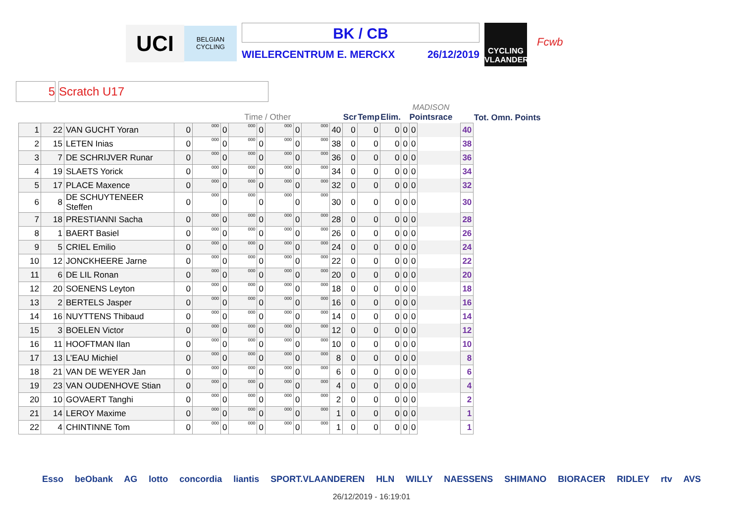UCI
BELGIAN CYCLING
BK / CB
WIELERCENTRUM E. MERCKX 26/12/2019
CYCLING VLAANDEREN
Fcwb
5 Scratch U17
| | | | | Time / Other | | | | | | | | Scr | Temp | Elim. | MADISON Pointsrace | | | | Tot. Omn. Points |
| --- | --- | --- | --- | --- | --- | --- | --- | --- | --- | --- | --- | --- | --- | --- | --- | --- | --- | --- | --- |
| 1 | 22 | VAN GUCHT Yoran | 0 | 000 | 0 | 000 | 0 | 000 | 0 | 000 | 40 | 0 | 0 | 0 | 0 | 0 | | 40 | |
| 2 | 15 | LETEN Inias | 0 | 000 | 0 | 000 | 0 | 000 | 0 | 000 | 38 | 0 | 0 | 0 | 0 | 0 | | 38 | |
| 3 | 7 | DE SCHRIJVER Runar | 0 | 000 | 0 | 000 | 0 | 000 | 0 | 000 | 36 | 0 | 0 | 0 | 0 | 0 | | 36 | |
| 4 | 19 | SLAETS Yorick | 0 | 000 | 0 | 000 | 0 | 000 | 0 | 000 | 34 | 0 | 0 | 0 | 0 | 0 | | 34 | |
| 5 | 17 | PLACE Maxence | 0 | 000 | 0 | 000 | 0 | 000 | 0 | 000 | 32 | 0 | 0 | 0 | 0 | 0 | | 32 | |
| 6 | 8 | DE SCHUYTENEER Steffen | 0 | 000 | 0 | 000 | 0 | 000 | 0 | 000 | 30 | 0 | 0 | 0 | 0 | 0 | | 30 | |
| 7 | 18 | PRESTIANNI Sacha | 0 | 000 | 0 | 000 | 0 | 000 | 0 | 000 | 28 | 0 | 0 | 0 | 0 | 0 | | 28 | |
| 8 | 1 | BAERT Basiel | 0 | 000 | 0 | 000 | 0 | 000 | 0 | 000 | 26 | 0 | 0 | 0 | 0 | 0 | | 26 | |
| 9 | 5 | CRIEL Emilio | 0 | 000 | 0 | 000 | 0 | 000 | 0 | 000 | 24 | 0 | 0 | 0 | 0 | 0 | | 24 | |
| 10 | 12 | JONCKHEERE Jarne | 0 | 000 | 0 | 000 | 0 | 000 | 0 | 000 | 22 | 0 | 0 | 0 | 0 | 0 | | 22 | |
| 11 | 6 | DE LIL Ronan | 0 | 000 | 0 | 000 | 0 | 000 | 0 | 000 | 20 | 0 | 0 | 0 | 0 | 0 | | 20 | |
| 12 | 20 | SOENENS Leyton | 0 | 000 | 0 | 000 | 0 | 000 | 0 | 000 | 18 | 0 | 0 | 0 | 0 | 0 | | 18 | |
| 13 | 2 | BERTELS Jasper | 0 | 000 | 0 | 000 | 0 | 000 | 0 | 000 | 16 | 0 | 0 | 0 | 0 | 0 | | 16 | |
| 14 | 16 | NUYTTENS Thibaud | 0 | 000 | 0 | 000 | 0 | 000 | 0 | 000 | 14 | 0 | 0 | 0 | 0 | 0 | | 14 | |
| 15 | 3 | BOELEN Victor | 0 | 000 | 0 | 000 | 0 | 000 | 0 | 000 | 12 | 0 | 0 | 0 | 0 | 0 | | 12 | |
| 16 | 11 | HOOFTMAN Ilan | 0 | 000 | 0 | 000 | 0 | 000 | 0 | 000 | 10 | 0 | 0 | 0 | 0 | 0 | | 10 | |
| 17 | 13 | L’EAU Michiel | 0 | 000 | 0 | 000 | 0 | 000 | 0 | 000 | 8 | 0 | 0 | 0 | 0 | 0 | | 8 | |
| 18 | 21 | VAN DE WEYER Jan | 0 | 000 | 0 | 000 | 0 | 000 | 0 | 000 | 6 | 0 | 0 | 0 | 0 | 0 | | 6 | |
| 19 | 23 | VAN OUDENHOVE Stian | 0 | 000 | 0 | 000 | 0 | 000 | 0 | 000 | 4 | 0 | 0 | 0 | 0 | 0 | | 4 | |
| 20 | 10 | GOVAERT Tanghi | 0 | 000 | 0 | 000 | 0 | 000 | 0 | 000 | 2 | 0 | 0 | 0 | 0 | 0 | | 2 | |
| 21 | 14 | LEROY Maxime | 0 | 000 | 0 | 000 | 0 | 000 | 0 | 000 | 1 | 0 | 0 | 0 | 0 | 0 | | 1 | |
| 22 | 4 | CHINTINNE Tom | 0 | 000 | 0 | 000 | 0 | 000 | 0 | 000 | 1 | 0 | 0 | 0 | 0 | 0 | | 1 | |
Esso beObank AG lotto concordia liantis SPORT.VLAANDEREN HLN WILLY NAESSENS SHIMANO BIORACER RIDLEY rtv AVS
26/12/2019 - 16:19:01